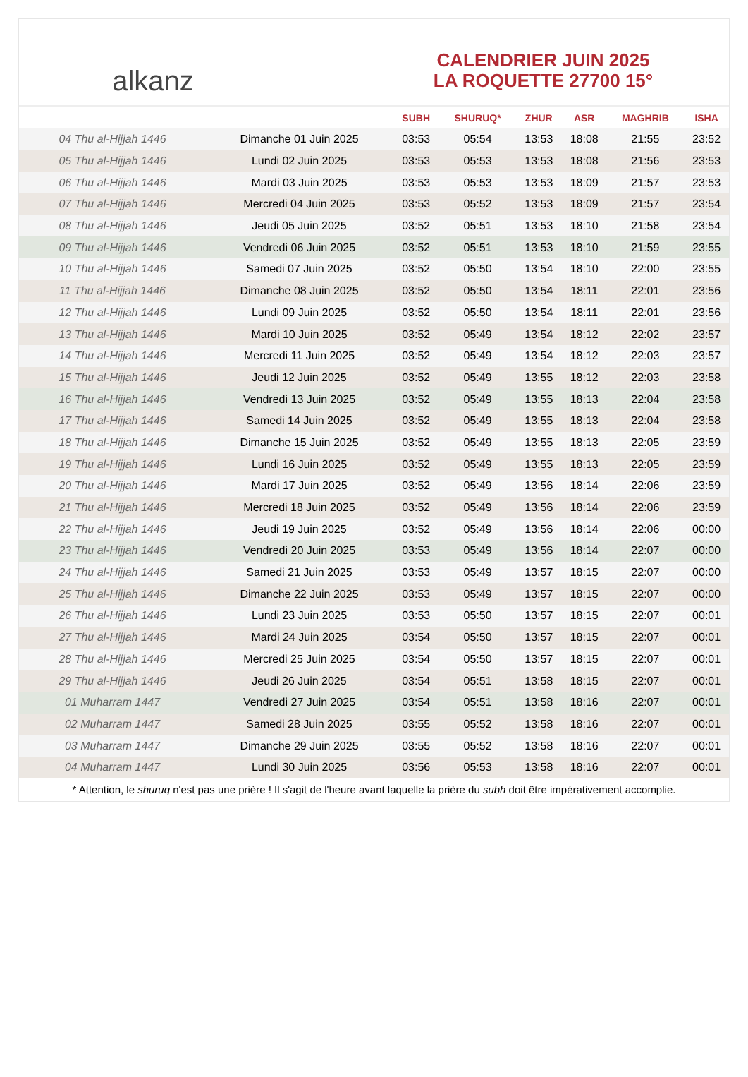alkanz
CALENDRIER JUIN 2025
LA ROQUETTE 27700 15°
| | | SUBH | SHURUQ* | ZHUR | ASR | MAGHRIB | ISHA |
| --- | --- | --- | --- | --- | --- | --- | --- |
| 04 Thu al-Hijjah 1446 | Dimanche 01 Juin 2025 | 03:53 | 05:54 | 13:53 | 18:08 | 21:55 | 23:52 |
| 05 Thu al-Hijjah 1446 | Lundi 02 Juin 2025 | 03:53 | 05:53 | 13:53 | 18:08 | 21:56 | 23:53 |
| 06 Thu al-Hijjah 1446 | Mardi 03 Juin 2025 | 03:53 | 05:53 | 13:53 | 18:09 | 21:57 | 23:53 |
| 07 Thu al-Hijjah 1446 | Mercredi 04 Juin 2025 | 03:53 | 05:52 | 13:53 | 18:09 | 21:57 | 23:54 |
| 08 Thu al-Hijjah 1446 | Jeudi 05 Juin 2025 | 03:52 | 05:51 | 13:53 | 18:10 | 21:58 | 23:54 |
| 09 Thu al-Hijjah 1446 | Vendredi 06 Juin 2025 | 03:52 | 05:51 | 13:53 | 18:10 | 21:59 | 23:55 |
| 10 Thu al-Hijjah 1446 | Samedi 07 Juin 2025 | 03:52 | 05:50 | 13:54 | 18:10 | 22:00 | 23:55 |
| 11 Thu al-Hijjah 1446 | Dimanche 08 Juin 2025 | 03:52 | 05:50 | 13:54 | 18:11 | 22:01 | 23:56 |
| 12 Thu al-Hijjah 1446 | Lundi 09 Juin 2025 | 03:52 | 05:50 | 13:54 | 18:11 | 22:01 | 23:56 |
| 13 Thu al-Hijjah 1446 | Mardi 10 Juin 2025 | 03:52 | 05:49 | 13:54 | 18:12 | 22:02 | 23:57 |
| 14 Thu al-Hijjah 1446 | Mercredi 11 Juin 2025 | 03:52 | 05:49 | 13:54 | 18:12 | 22:03 | 23:57 |
| 15 Thu al-Hijjah 1446 | Jeudi 12 Juin 2025 | 03:52 | 05:49 | 13:55 | 18:12 | 22:03 | 23:58 |
| 16 Thu al-Hijjah 1446 | Vendredi 13 Juin 2025 | 03:52 | 05:49 | 13:55 | 18:13 | 22:04 | 23:58 |
| 17 Thu al-Hijjah 1446 | Samedi 14 Juin 2025 | 03:52 | 05:49 | 13:55 | 18:13 | 22:04 | 23:58 |
| 18 Thu al-Hijjah 1446 | Dimanche 15 Juin 2025 | 03:52 | 05:49 | 13:55 | 18:13 | 22:05 | 23:59 |
| 19 Thu al-Hijjah 1446 | Lundi 16 Juin 2025 | 03:52 | 05:49 | 13:55 | 18:13 | 22:05 | 23:59 |
| 20 Thu al-Hijjah 1446 | Mardi 17 Juin 2025 | 03:52 | 05:49 | 13:56 | 18:14 | 22:06 | 23:59 |
| 21 Thu al-Hijjah 1446 | Mercredi 18 Juin 2025 | 03:52 | 05:49 | 13:56 | 18:14 | 22:06 | 23:59 |
| 22 Thu al-Hijjah 1446 | Jeudi 19 Juin 2025 | 03:52 | 05:49 | 13:56 | 18:14 | 22:06 | 00:00 |
| 23 Thu al-Hijjah 1446 | Vendredi 20 Juin 2025 | 03:53 | 05:49 | 13:56 | 18:14 | 22:07 | 00:00 |
| 24 Thu al-Hijjah 1446 | Samedi 21 Juin 2025 | 03:53 | 05:49 | 13:57 | 18:15 | 22:07 | 00:00 |
| 25 Thu al-Hijjah 1446 | Dimanche 22 Juin 2025 | 03:53 | 05:49 | 13:57 | 18:15 | 22:07 | 00:00 |
| 26 Thu al-Hijjah 1446 | Lundi 23 Juin 2025 | 03:53 | 05:50 | 13:57 | 18:15 | 22:07 | 00:01 |
| 27 Thu al-Hijjah 1446 | Mardi 24 Juin 2025 | 03:54 | 05:50 | 13:57 | 18:15 | 22:07 | 00:01 |
| 28 Thu al-Hijjah 1446 | Mercredi 25 Juin 2025 | 03:54 | 05:50 | 13:57 | 18:15 | 22:07 | 00:01 |
| 29 Thu al-Hijjah 1446 | Jeudi 26 Juin 2025 | 03:54 | 05:51 | 13:58 | 18:15 | 22:07 | 00:01 |
| 01 Muharram 1447 | Vendredi 27 Juin 2025 | 03:54 | 05:51 | 13:58 | 18:16 | 22:07 | 00:01 |
| 02 Muharram 1447 | Samedi 28 Juin 2025 | 03:55 | 05:52 | 13:58 | 18:16 | 22:07 | 00:01 |
| 03 Muharram 1447 | Dimanche 29 Juin 2025 | 03:55 | 05:52 | 13:58 | 18:16 | 22:07 | 00:01 |
| 04 Muharram 1447 | Lundi 30 Juin 2025 | 03:56 | 05:53 | 13:58 | 18:16 | 22:07 | 00:01 |
* Attention, le shuruq n'est pas une prière ! Il s'agit de l'heure avant laquelle la prière du subh doit être impérativement accomplie.